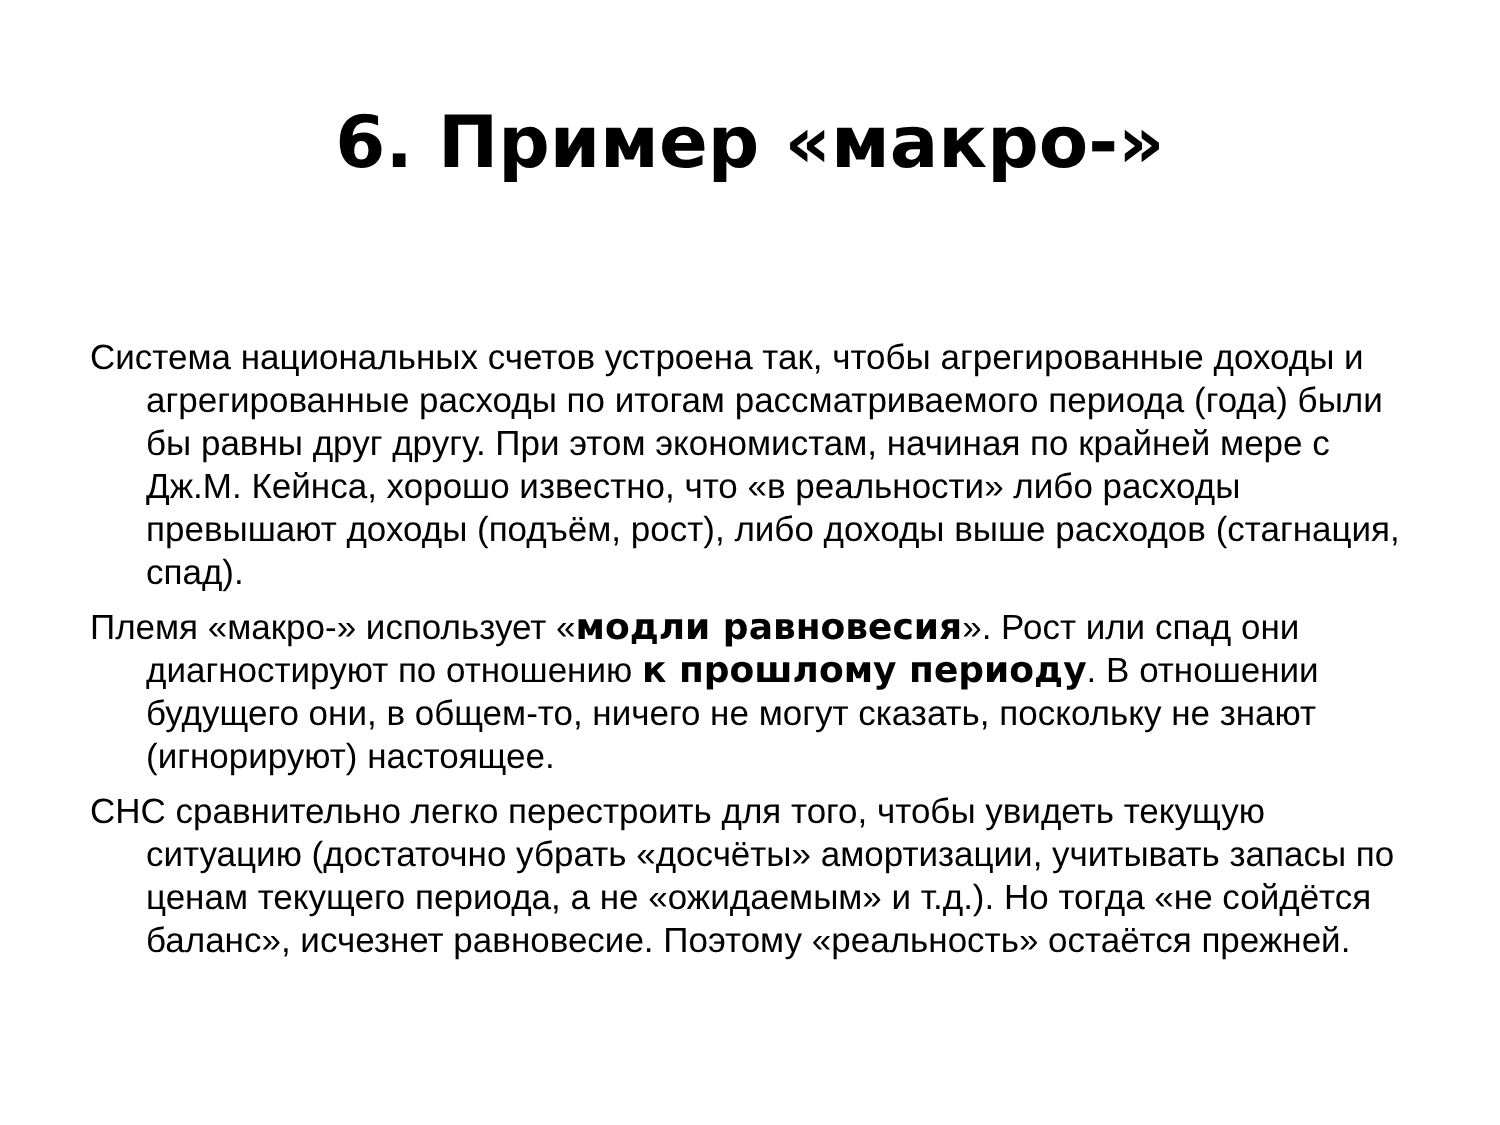6. Пример «макро-»
Система национальных счетов устроена так, чтобы агрегированные доходы и агрегированные расходы по итогам рассматриваемого периода (года) были бы равны друг другу. При этом экономистам, начиная по крайней мере с Дж.М. Кейнса, хорошо известно, что «в реальности» либо расходы превышают доходы (подъём, рост), либо доходы выше расходов (стагнация, спад).
Племя «макро-» использует «модли равновесия». Рост или спад они диагностируют по отношению к прошлому периоду. В отношении будущего они, в общем-то, ничего не могут сказать, поскольку не знают (игнорируют) настоящее.
СНС сравнительно легко перестроить для того, чтобы увидеть текущую ситуацию (достаточно убрать «досчёты» амортизации, учитывать запасы по ценам текущего периода, а не «ожидаемым» и т.д.). Но тогда «не сойдётся баланс», исчезнет равновесие. Поэтому «реальность» остаётся прежней.